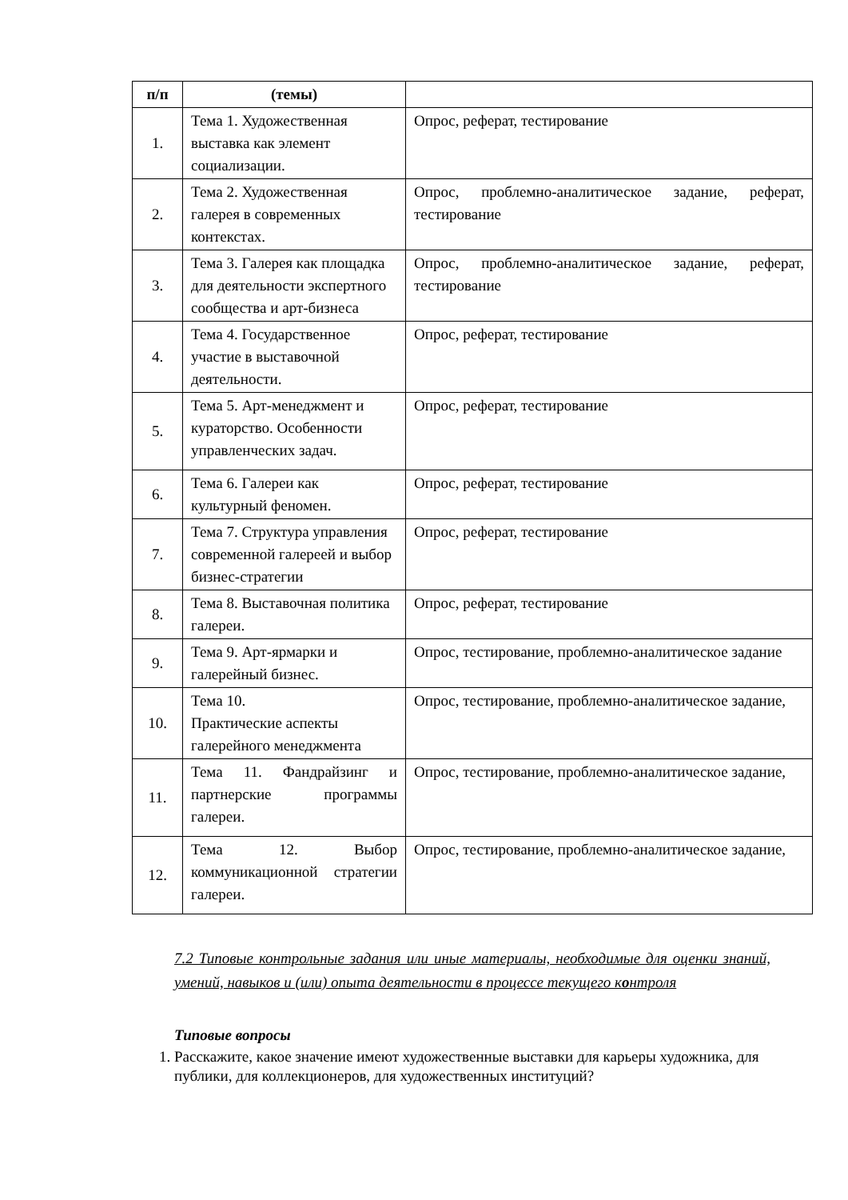| п/п | (темы) | |
| --- | --- | --- |
| 1. | Тема 1. Художественная выставка как элемент социализации. | Опрос, реферат, тестирование |
| 2. | Тема 2. Художественная галерея в современных контекстах. | Опрос, проблемно-аналитическое задание, реферат, тестирование |
| 3. | Тема 3. Галерея как площадка для деятельности экспертного сообщества и арт-бизнеса | Опрос, проблемно-аналитическое задание, реферат, тестирование |
| 4. | Тема 4. Государственное участие в выставочной деятельности. | Опрос, реферат, тестирование |
| 5. | Тема 5. Арт-менеджмент и кураторство. Особенности управленческих задач. | Опрос, реферат, тестирование |
| 6. | Тема 6. Галереи как культурный феномен. | Опрос, реферат, тестирование |
| 7. | Тема 7. Структура управления современной галереей и выбор бизнес-стратегии | Опрос, реферат, тестирование |
| 8. | Тема 8. Выставочная политика галереи. | Опрос, реферат, тестирование |
| 9. | Тема 9. Арт-ярмарки и галерейный бизнес. | Опрос, тестирование, проблемно-аналитическое задание |
| 10. | Тема 10. Практические аспекты галерейного менеджмента | Опрос, тестирование, проблемно-аналитическое задание, |
| 11. | Тема 11. Фандрайзинг и партнерские программы галереи. | Опрос, тестирование, проблемно-аналитическое задание, |
| 12. | Тема 12. Выбор коммуникационной стратегии галереи. | Опрос, тестирование, проблемно-аналитическое задание, |
7.2 Типовые контрольные задания или иные материалы, необходимые для оценки знаний, умений, навыков и (или) опыта деятельности в процессе текущего контроля
Типовые вопросы
1. Расскажите, какое значение имеют художественные выставки для карьеры художника, для публики, для коллекционеров, для художественных институций?